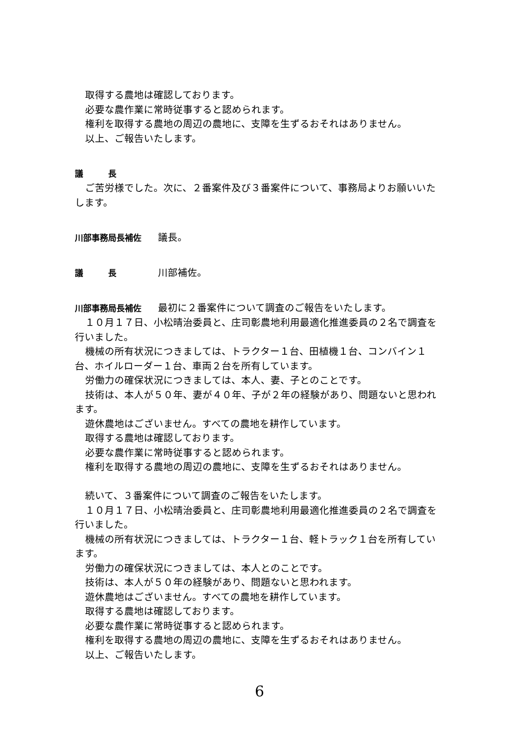取得する農地は確認しております。
必要な農作業に常時従事すると認められます。
権利を取得する農地の周辺の農地に、支障を生ずるおそれはありません。
以上、ご報告いたします。
議　　　長
ご苦労様でした。次に、２番案件及び３番案件について、事務局よりお願いいたします。
川部事務局長補佐 議長。
議　　　長 川部補佐。
川部事務局長補佐 最初に２番案件について調査のご報告をいたします。
１０月１７日、小松晴治委員と、庄司彰農地利用最適化推進委員の２名で調査を行いました。
機械の所有状況につきましては、トラクター１台、田植機１台、コンバイン１台、ホイルローダー１台、車両２台を所有しています。
労働力の確保状況につきましては、本人、妻、子とのことです。
技術は、本人が５０年、妻が４０年、子が２年の経験があり、問題ないと思われます。
遊休農地はございません。すべての農地を耕作しています。
取得する農地は確認しております。
必要な農作業に常時従事すると認められます。
権利を取得する農地の周辺の農地に、支障を生ずるおそれはありません。
続いて、３番案件について調査のご報告をいたします。
１０月１７日、小松晴治委員と、庄司彰農地利用最適化推進委員の２名で調査を行いました。
機械の所有状況につきましては、トラクター１台、軽トラック１台を所有しています。
労働力の確保状況につきましては、本人とのことです。
技術は、本人が５０年の経験があり、問題ないと思われます。
遊休農地はございません。すべての農地を耕作しています。
取得する農地は確認しております。
必要な農作業に常時従事すると認められます。
権利を取得する農地の周辺の農地に、支障を生ずるおそれはありません。
以上、ご報告いたします。
6